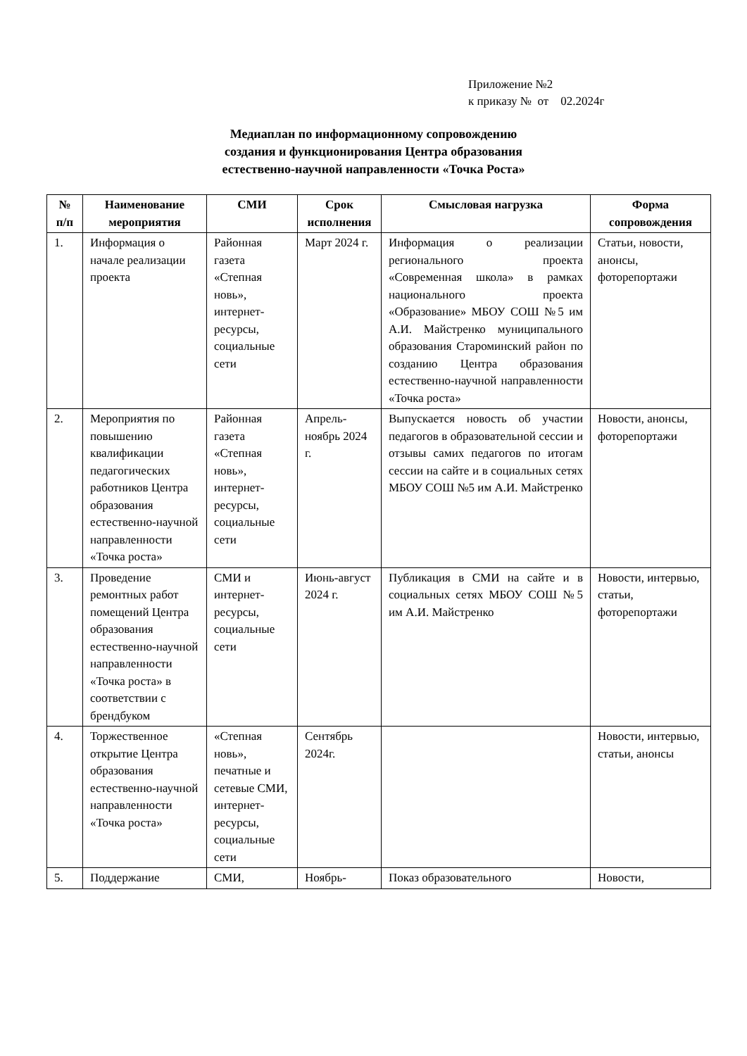Приложение №2
к приказу № от 02.2024г
Медиаплан по информационному сопровождению
создания и функционирования Центра образования
естественно-научной направленности «Точка Роста»
| № п/п | Наименование мероприятия | СМИ | Срок исполнения | Смысловая нагрузка | Форма сопровождения |
| --- | --- | --- | --- | --- | --- |
| 1. | Информация о начале реализации проекта | Районная газета «Степная новь», интернет-ресурсы, социальные сети | Март 2024 г. | Информация о реализации регионального проекта «Современная школа» в рамках национального проекта «Образование» МБОУ СОШ №5 им А.И. Майстренко муниципального образования Староминский район по созданию Центра образования естественно-научной направленности «Точка роста» | Статьи, новости, анонсы, фоторепортажи |
| 2. | Мероприятия по повышению квалификации педагогических работников Центра образования естественно-научной направленности «Точка роста» | Районная газета «Степная новь», интернет-ресурсы, социальные сети | Апрель-ноябрь 2024 г. | Выпускается новость об участии педагогов в образовательной сессии и отзывы самих педагогов по итогам сессии на сайте и в социальных сетях МБОУ СОШ №5 им А.И. Майстренко | Новости, анонсы, фоторепортажи |
| 3. | Проведение ремонтных работ помещений Центра образования естественно-научной направленности «Точка роста» в соответствии с брендбуком | СМИ и интернет-ресурсы, социальные сети | Июнь-август 2024 г. | Публикация в СМИ на сайте и в социальных сетях МБОУ СОШ №5 им А.И. Майстренко | Новости, интервью, статьи, фоторепортажи |
| 4. | Торжественное открытие Центра образования естественно-научной направленности «Точка роста» | «Степная новь», печатные и сетевые СМИ, интернет-ресурсы, социальные сети | Сентябрь 2024г. | | Новости, интервью, статьи, анонсы |
| 5. | Поддержание | СМИ, | Ноябрь- | Показ образовательного | Новости, |